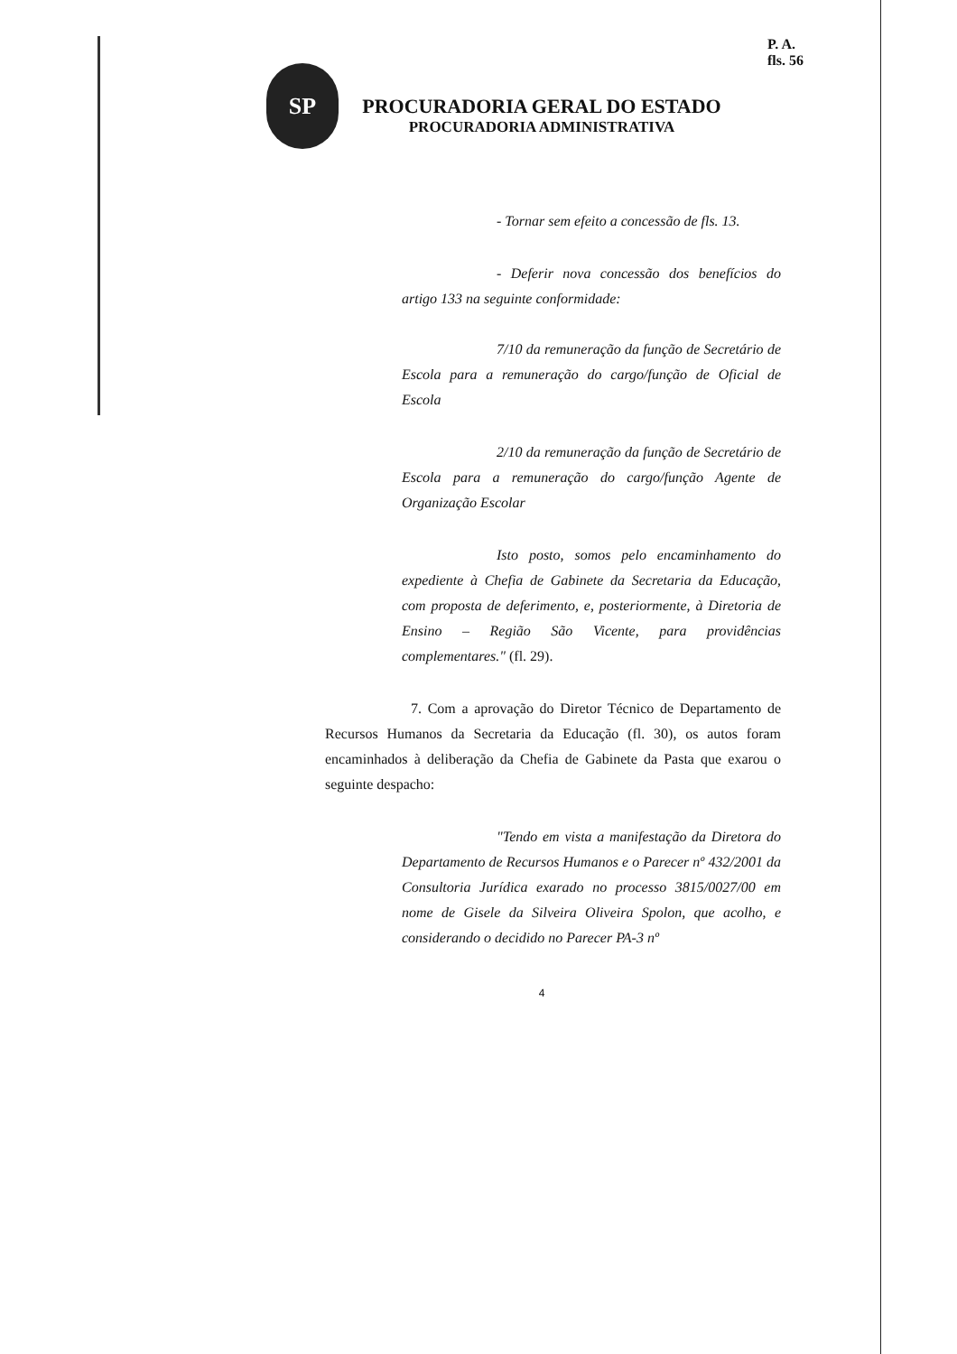P. A.
fls. 56
SP
PROCURADORIA GERAL DO ESTADO
PROCURADORIA ADMINISTRATIVA
- Tornar sem efeito a concessão de fls. 13.
- Deferir nova concessão dos benefícios do artigo 133 na seguinte conformidade:
7/10 da remuneração da função de Secretário de Escola para a remuneração do cargo/função de Oficial de Escola
2/10 da remuneração da função de Secretário de Escola para a remuneração do cargo/função Agente de Organização Escolar
Isto posto, somos pelo encaminhamento do expediente à Chefia de Gabinete da Secretaria da Educação, com proposta de deferimento, e, posteriormente, à Diretoria de Ensino – Região São Vicente, para providências complementares." (fl. 29).
7. Com a aprovação do Diretor Técnico de Departamento de Recursos Humanos da Secretaria da Educação (fl. 30), os autos foram encaminhados à deliberação da Chefia de Gabinete da Pasta que exarou o seguinte despacho:
"Tendo em vista a manifestação da Diretora do Departamento de Recursos Humanos e o Parecer nº 432/2001 da Consultoria Jurídica exarado no processo 3815/0027/00 em nome de Gisele da Silveira Oliveira Spolon, que acolho, e considerando o decidido no Parecer PA-3 nº
4